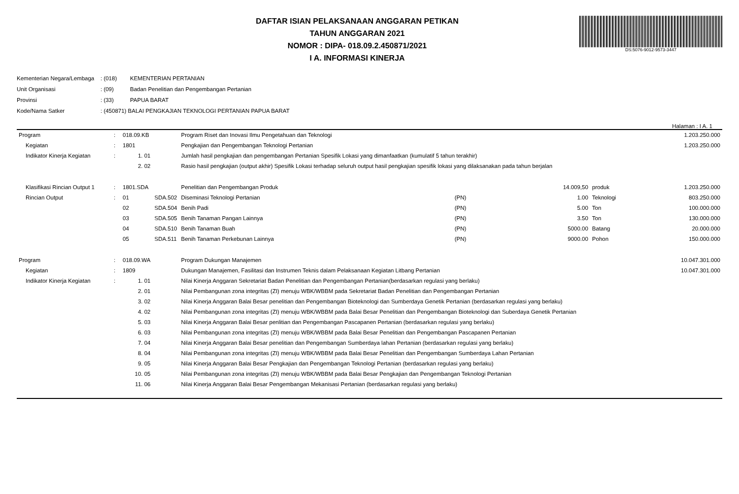DAFTAR ISIAN PELAKSANAAN ANGGARAN PETIKAN
TAHUN ANGGARAN 2021
NOMOR : DIPA- 018.09.2.450871/2021
I A. INFORMASI KINERJA
DS:5076-9012-9573-3447
| Kementerian Negara/Lembaga | : (018) | KEMENTERIAN PERTANIAN |
| Unit Organisasi | : (09) | Badan Penelitian dan Pengembangan Pertanian |
| Provinsi | : (33) | PAPUA BARAT |
| Kode/Nama Satker | : (450871) BALAI PENGKAJIAN TEKNOLOGI PERTANIAN PAPUA BARAT | |
Halaman : I A. 1
| Program | : | 018.09.KB | | Program Riset dan Inovasi Ilmu Pengetahuan dan Teknologi | | | | | 1.203.250.000 |
| Kegiatan | : | 1801 | | Pengkajian dan Pengembangan Teknologi Pertanian | | | | | 1.203.250.000 |
| Indikator Kinerja Kegiatan | : | 1. 01 | | Jumlah hasil pengkajian dan pengembangan Pertanian Spesifik Lokasi yang dimanfaatkan (kumulatif 5 tahun terakhir) | | | | | |
| | | 2. 02 | | Rasio hasil pengkajian (output akhir) Spesifik Lokasi terhadap seluruh output hasil pengkajian spesifik lokasi yang dilaksanakan pada tahun berjalan | | | | | |
| Klasifikasi Rincian Output 1 | : | 1801.SDA | | Penelitian dan Pengembangan Produk | | | 14.009,50 | produk | 1.203.250.000 |
| Rincian Output | : | 01 | SDA.502 | Diseminasi Teknologi Pertanian | (PN) | | 1.00 | Teknologi | 803.250.000 |
| | | 02 | SDA.504 | Benih Padi | (PN) | | 5.00 | Ton | 100.000.000 |
| | | 03 | SDA.505 | Benih Tanaman Pangan Lainnya | (PN) | | 3.50 | Ton | 130.000.000 |
| | | 04 | SDA.510 | Benih Tanaman Buah | (PN) | | 5000.00 | Batang | 20.000.000 |
| | | 05 | SDA.511 | Benih Tanaman Perkebunan Lainnya | (PN) | | 9000.00 | Pohon | 150.000.000 |
| Program | : | 018.09.WA | | Program Dukungan Manajemen | | | | | 10.047.301.000 |
| Kegiatan | : | 1809 | | Dukungan Manajemen, Fasilitasi dan Instrumen Teknis dalam Pelaksanaan Kegiatan Litbang Pertanian | | | | | 10.047.301.000 |
| Indikator Kinerja Kegiatan | : | 1. 01 | | Nilai Kinerja Anggaran Sekretariat Badan Penelitian dan Pengembangan Pertanian(berdasarkan regulasi yang berlaku) | | | | | |
| | | 2. 01 | | Nilai Pembangunan zona integritas (ZI) menuju WBK/WBBM pada Sekretariat Badan Penelitian dan Pengembangan Pertanian | | | | | |
| | | 3. 02 | | Nilai Kinerja Anggaran Balai Besar penelitian dan Pengembangan Bioteknologi dan Sumberdaya Genetik Pertanian (berdasarkan regulasi yang berlaku) | | | | | |
| | | 4. 02 | | Nilai Pembangunan zona integritas (ZI) menuju WBK/WBBM pada Balai Besar Penelitian dan Pengembangan Bioteknologi dan Suberdaya Genetik Pertanian | | | | | |
| | | 5. 03 | | Nilai Kinerja Anggaran Balai Besar penlitian dan Pengembangan Pascapanen Pertanian (berdasarkan regulasi yang berlaku) | | | | | |
| | | 6. 03 | | Nilai Pembangunan zona integritas (ZI) menuju WBK/WBBM pada Balai Besar Penelitian dan Pengembangan Pascapanen Pertanian | | | | | |
| | | 7. 04 | | Nilai Kinerja Anggaran Balai Besar penelitian dan Pengembangan Sumberdaya lahan Pertanian (berdasarkan regulasi yang berlaku) | | | | | |
| | | 8. 04 | | Nilai Pembangunan zona integritas (ZI) menuju WBK/WBBM pada Balai Besar Penelitian dan Pengembangan Sumberdaya Lahan Pertanian | | | | | |
| | | 9. 05 | | Nilai Kinerja Anggaran Balai Besar Pengkajian dan Pengembangan Teknologi Pertanian (berdasarkan regulasi yang berlaku) | | | | | |
| | | 10. 05 | | Nilai Pembangunan zona integritas (ZI) menuju WBK/WBBM pada Balai Besar Pengkajian dan Pengembangan Teknologi Pertanian | | | | | |
| | | 11. 06 | | Nilai Kinerja Anggaran Balai Besar Pengembangan Mekanisasi Pertanian (berdasarkan regulasi yang berlaku) | | | | | |